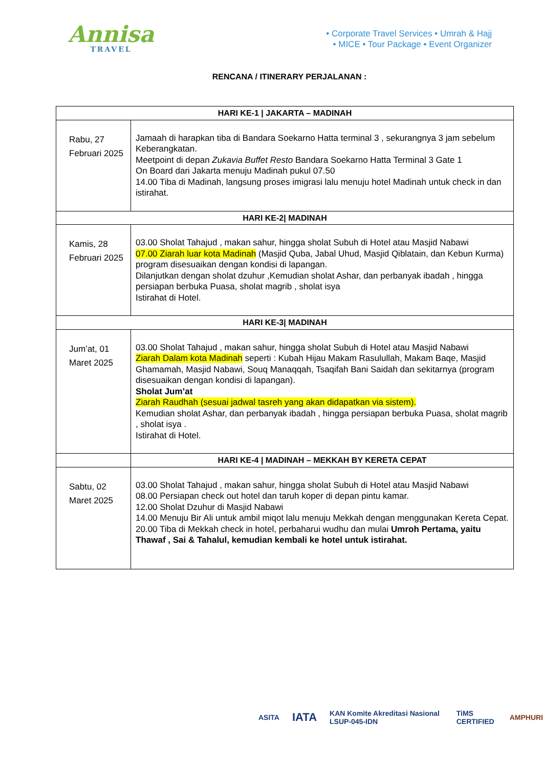Annisa
TRAVEL
• Corporate Travel Services • Umrah & Hajj
• MICE • Tour Package • Event Organizer
RENCANA / ITINERARY PERJALANAN :
| HARI KE-1 / JAKARTA – MADINAH | |
| --- | --- |
| Rabu, 27 Februari 2025 | Jamaah di harapkan tiba di Bandara Soekarno Hatta terminal 3 , sekurangnya 3 jam sebelum Keberangkatan. Meetpoint di depan Zukavia Buffet Resto Bandara Soekarno Hatta Terminal 3 Gate 1 On Board dari Jakarta menuju Madinah pukul 07.50 14.00 Tiba di Madinah, langsung proses imigrasi lalu menuju hotel Madinah untuk check in dan istirahat. |
| HARI KE-2/ MADINAH | |
| Kamis, 28 Februari 2025 | 03.00 Sholat Tahajud , makan sahur, hingga sholat Subuh di Hotel atau Masjid Nabawi 07.00 Ziarah luar kota Madinah (Masjid Quba, Jabal Uhud, Masjid Qiblatain, dan Kebun Kurma) program disesuaikan dengan kondisi di lapangan. Dilanjutkan dengan sholat dzuhur ,Kemudian sholat Ashar, dan perbanyak ibadah , hingga persiapan berbuka Puasa, sholat magrib , sholat isya Istirahat di Hotel. |
| HARI KE-3/ MADINAH | |
| Jum’at, 01 Maret 2025 | 03.00 Sholat Tahajud , makan sahur, hingga sholat Subuh di Hotel atau Masjid Nabawi Ziarah Dalam kota Madinah seperti : Kubah Hijau Makam Rasulullah, Makam Baqe, Masjid Ghamamah, Masjid Nabawi, Souq Manaqqah, Tsaqifah Bani Saidah dan sekitarnya (program disesuaikan dengan kondisi di lapangan). Sholat Jum’at Ziarah Raudhah (sesuai jadwal tasreh yang akan didapatkan via sistem). Kemudian sholat Ashar, dan perbanyak ibadah , hingga persiapan berbuka Puasa, sholat magrib , sholat isya . Istirahat di Hotel. |
| | HARI KE-4 / MADINAH – MEKKAH BY KERETA CEPAT |
| Sabtu, 02 Maret 2025 | 03.00 Sholat Tahajud , makan sahur, hingga sholat Subuh di Hotel atau Masjid Nabawi 08.00 Persiapan check out hotel dan taruh koper di depan pintu kamar. 12.00 Sholat Dzuhur di Masjid Nabawi 14.00 Menuju Bir Ali untuk ambil miqot lalu menuju Mekkah dengan menggunakan Kereta Cepat. 20.00 Tiba di Mekkah check in hotel, perbaharui wudhu dan mulai Umroh Pertama, yaitu Thawaf , Sai & Tahalul, kemudian kembali ke hotel untuk istirahat. |
ASITA IATA KAN Komite Akreditasi Nasional LSUP-045-IDN TiMS CERTIFIED AMPHURI